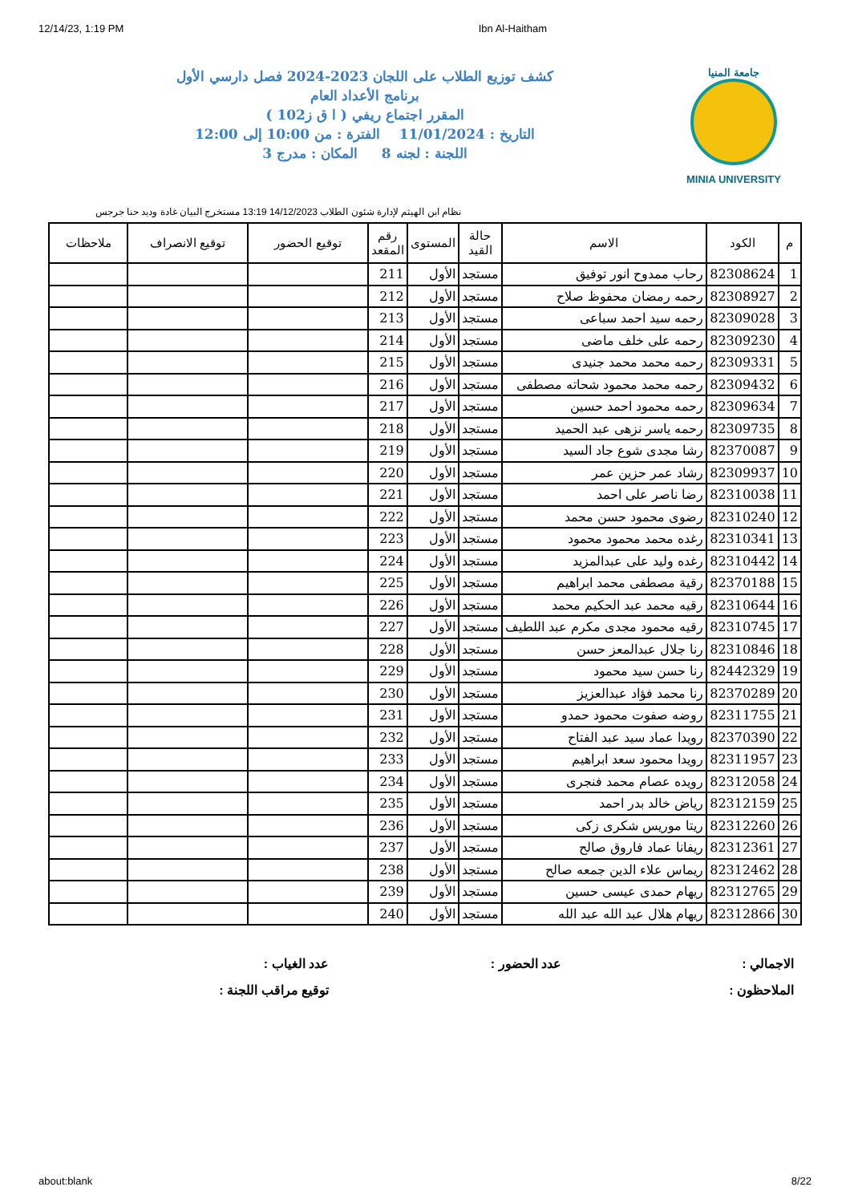12/14/23, 1:19 PM Ibn Al-Haitham
جامعة المنيا
MINIA UNIVERSITY
كشف توزيع الطلاب على اللجان 2023-2024 فصل دارسي الأول
برنامج الأعداد العام
المقرر اجتماع ريفي ( ا ق ز102 )
التاريخ : 11/01/2024 الفترة : من 10:00 إلى 12:00
اللجنة : لجنه 8 المكان : مدرج 3
نظام ابن الهيثم لإدارة شئون الطلاب 14/12/2023 13:19 مستخرج البيان غادة وديد حنا جرجس
| م | الكود | الاسم | حالة القيد | المستوى | رقم المقعد | توقيع الحضور | توقيع الانصراف | ملاحظات |
| --- | --- | --- | --- | --- | --- | --- | --- | --- |
| 1 | 82308624 | رحاب ممدوح انور توفيق | مستجد | الأول | 211 | | | |
| 2 | 82308927 | رحمه رمضان محفوظ صلاح | مستجد | الأول | 212 | | | |
| 3 | 82309028 | رحمه سيد احمد سباعى | مستجد | الأول | 213 | | | |
| 4 | 82309230 | رحمه على خلف ماضى | مستجد | الأول | 214 | | | |
| 5 | 82309331 | رحمه محمد محمد جنيدى | مستجد | الأول | 215 | | | |
| 6 | 82309432 | رحمه محمد محمود شحاته مصطفى | مستجد | الأول | 216 | | | |
| 7 | 82309634 | رحمه محمود احمد حسين | مستجد | الأول | 217 | | | |
| 8 | 82309735 | رحمه ياسر نزهى عبد الحميد | مستجد | الأول | 218 | | | |
| 9 | 82370087 | رشا مجدى شوع جاد السيد | مستجد | الأول | 219 | | | |
| 10 | 82309937 | رشاد عمر حزين عمر | مستجد | الأول | 220 | | | |
| 11 | 82310038 | رضا ناصر على احمد | مستجد | الأول | 221 | | | |
| 12 | 82310240 | رضوى محمود حسن محمد | مستجد | الأول | 222 | | | |
| 13 | 82310341 | رغده محمد محمود محمود | مستجد | الأول | 223 | | | |
| 14 | 82310442 | رغده وليد على عبدالمزيد | مستجد | الأول | 224 | | | |
| 15 | 82370188 | رقية مصطفى محمد ابراهيم | مستجد | الأول | 225 | | | |
| 16 | 82310644 | رقيه محمد عبد الحكيم محمد | مستجد | الأول | 226 | | | |
| 17 | 82310745 | رقيه محمود مجدى مكرم عبد اللطيف | مستجد | الأول | 227 | | | |
| 18 | 82310846 | رنا جلال عبدالمعز حسن | مستجد | الأول | 228 | | | |
| 19 | 82442329 | رنا حسن سيد محمود | مستجد | الأول | 229 | | | |
| 20 | 82370289 | رنا محمد فؤاد عبدالعزيز | مستجد | الأول | 230 | | | |
| 21 | 82311755 | روضه صفوت محمود حمدو | مستجد | الأول | 231 | | | |
| 22 | 82370390 | رويدا عماد سيد عبد الفتاح | مستجد | الأول | 232 | | | |
| 23 | 82311957 | رويدا محمود سعد ابراهيم | مستجد | الأول | 233 | | | |
| 24 | 82312058 | رويده عصام محمد فنجرى | مستجد | الأول | 234 | | | |
| 25 | 82312159 | رياض خالد بدر احمد | مستجد | الأول | 235 | | | |
| 26 | 82312260 | ريتا موريس شكرى زكى | مستجد | الأول | 236 | | | |
| 27 | 82312361 | ريفانا عماد فاروق صالح | مستجد | الأول | 237 | | | |
| 28 | 82312462 | ريماس علاء الدين جمعه صالح | مستجد | الأول | 238 | | | |
| 29 | 82312765 | ريهام حمدى عيسى حسين | مستجد | الأول | 239 | | | |
| 30 | 82312866 | ريهام هلال عبد الله عبد الله | مستجد | الأول | 240 | | | |
الاجمالي :
عدد الحضور :
عدد الغياب :
الملاحظون :
توقيع مراقب اللجنة :
about:blank 8/22